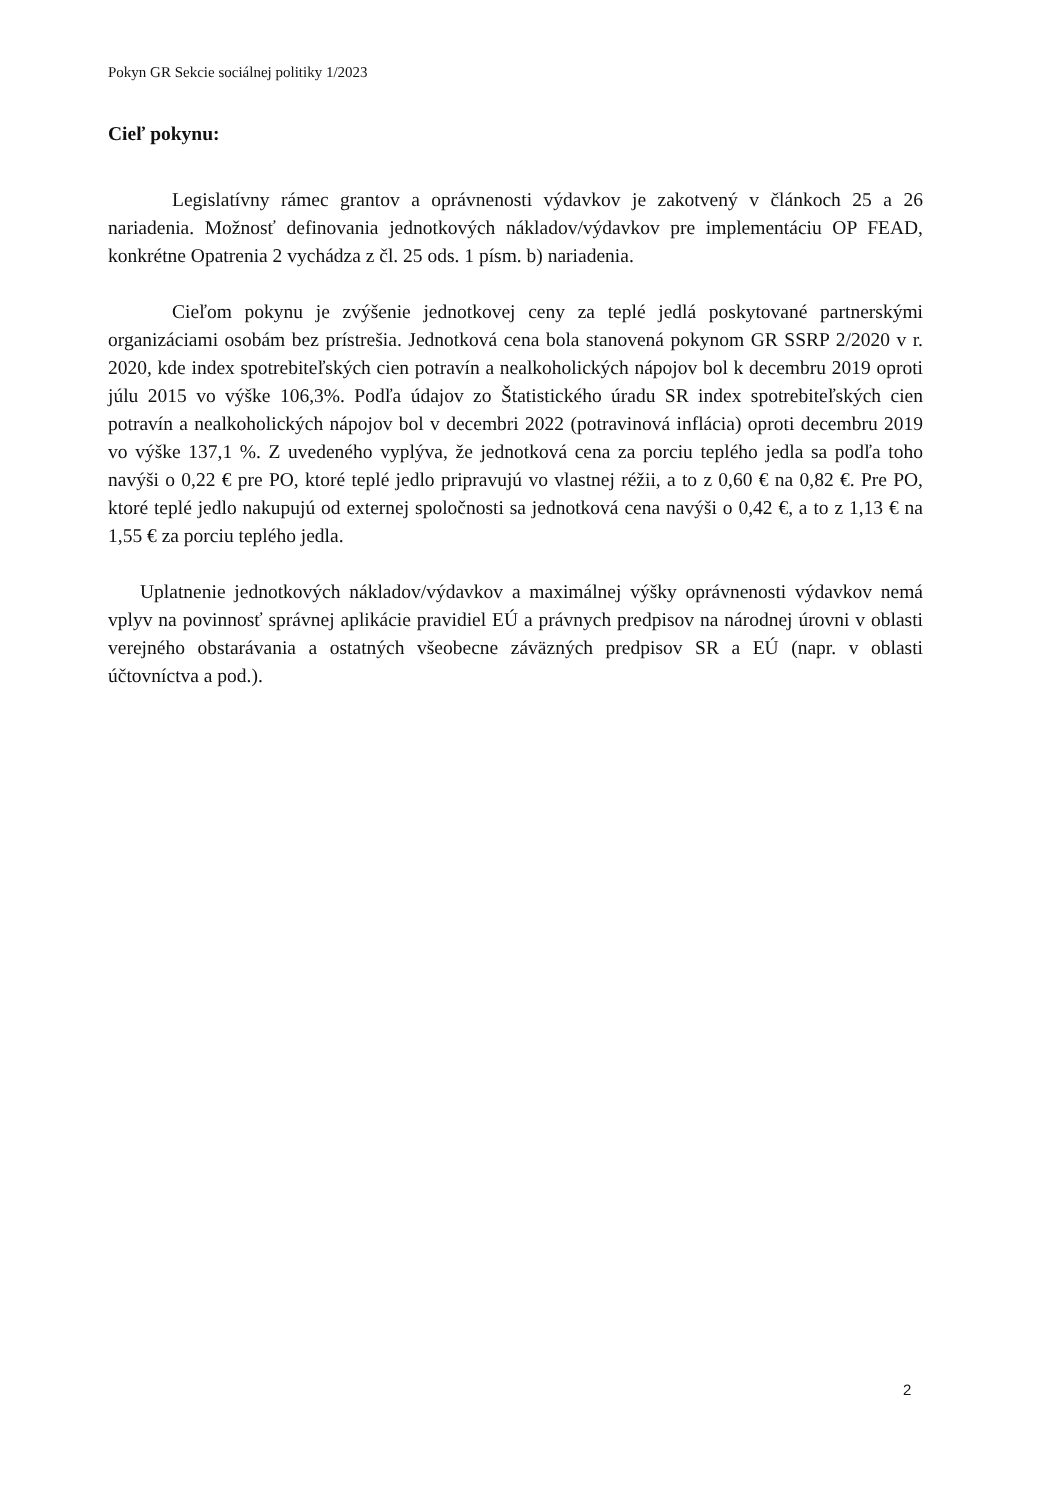Pokyn GR Sekcie sociálnej politiky 1/2023
Cieľ pokynu:
Legislatívny rámec grantov a oprávnenosti výdavkov je zakotvený v článkoch 25 a 26 nariadenia. Možnosť definovania jednotkových nákladov/výdavkov pre implementáciu OP FEAD, konkrétne Opatrenia 2 vychádza z čl. 25 ods. 1 písm. b) nariadenia.
Cieľom pokynu je zvýšenie jednotkovej ceny za teplé jedlá poskytované partnerskými organizáciami osobám bez prístrešia. Jednotková cena bola stanovená pokynom GR SSRP 2/2020 v r. 2020, kde index spotrebiteľských cien potravín a nealkoholických nápojov bol k decembru 2019 oproti júlu 2015 vo výške 106,3%. Podľa údajov zo Štatistického úradu SR index spotrebiteľských cien potravín a nealkoholických nápojov bol v decembri 2022 (potravinová inflácia) oproti decembru 2019 vo výške 137,1 %. Z uvedeného vyplýva, že jednotková cena za porciu teplého jedla sa podľa toho navýši o 0,22 € pre PO, ktoré teplé jedlo pripravujú vo vlastnej réžii, a to z 0,60 € na 0,82 €. Pre PO, ktoré teplé jedlo nakupujú od externej spoločnosti sa jednotková cena navýši o 0,42 €, a to z 1,13 € na 1,55 € za porciu teplého jedla.
Uplatnenie jednotkových nákladov/výdavkov a maximálnej výšky oprávnenosti výdavkov nemá vplyv na povinnosť správnej aplikácie pravidiel EÚ a právnych predpisov na národnej úrovni v oblasti verejného obstarávania a ostatných všeobecne záväzných predpisov SR a EÚ (napr. v oblasti účtovníctva a pod.).
2